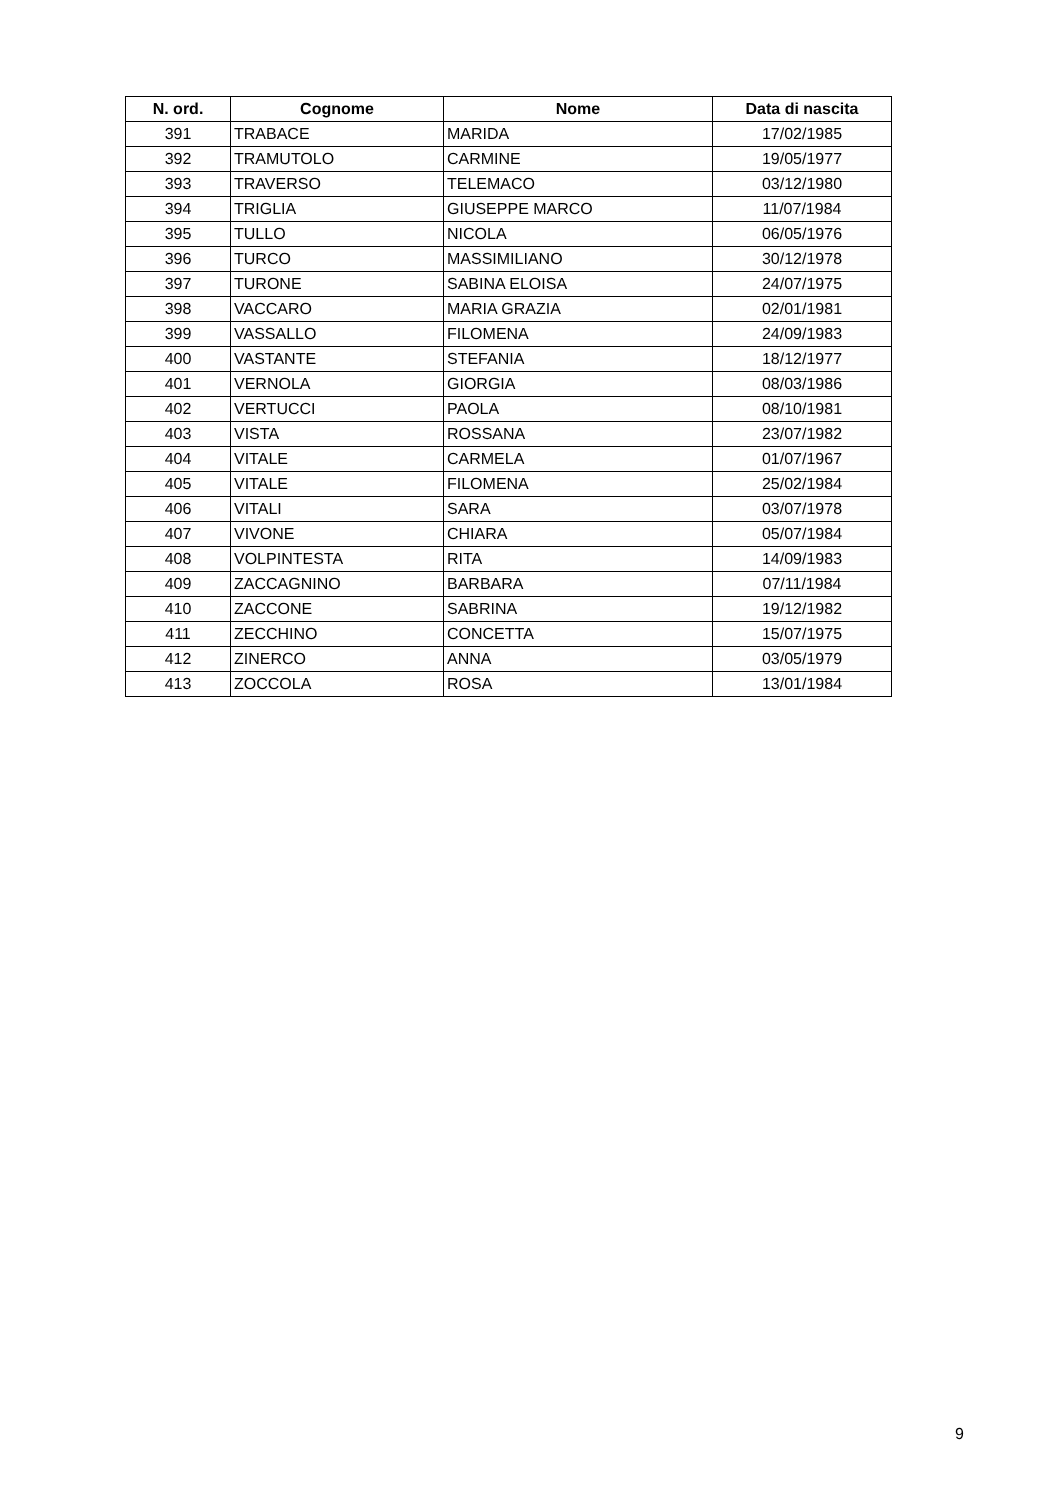| N. ord. | Cognome | Nome | Data di nascita |
| --- | --- | --- | --- |
| 391 | TRABACE | MARIDA | 17/02/1985 |
| 392 | TRAMUTOLO | CARMINE | 19/05/1977 |
| 393 | TRAVERSO | TELEMACO | 03/12/1980 |
| 394 | TRIGLIA | GIUSEPPE MARCO | 11/07/1984 |
| 395 | TULLO | NICOLA | 06/05/1976 |
| 396 | TURCO | MASSIMILIANO | 30/12/1978 |
| 397 | TURONE | SABINA ELOISA | 24/07/1975 |
| 398 | VACCARO | MARIA GRAZIA | 02/01/1981 |
| 399 | VASSALLO | FILOMENA | 24/09/1983 |
| 400 | VASTANTE | STEFANIA | 18/12/1977 |
| 401 | VERNOLA | GIORGIA | 08/03/1986 |
| 402 | VERTUCCI | PAOLA | 08/10/1981 |
| 403 | VISTA | ROSSANA | 23/07/1982 |
| 404 | VITALE | CARMELA | 01/07/1967 |
| 405 | VITALE | FILOMENA | 25/02/1984 |
| 406 | VITALI | SARA | 03/07/1978 |
| 407 | VIVONE | CHIARA | 05/07/1984 |
| 408 | VOLPINTESTA | RITA | 14/09/1983 |
| 409 | ZACCAGNINO | BARBARA | 07/11/1984 |
| 410 | ZACCONE | SABRINA | 19/12/1982 |
| 411 | ZECCHINO | CONCETTA | 15/07/1975 |
| 412 | ZINERCO | ANNA | 03/05/1979 |
| 413 | ZOCCOLA | ROSA | 13/01/1984 |
9